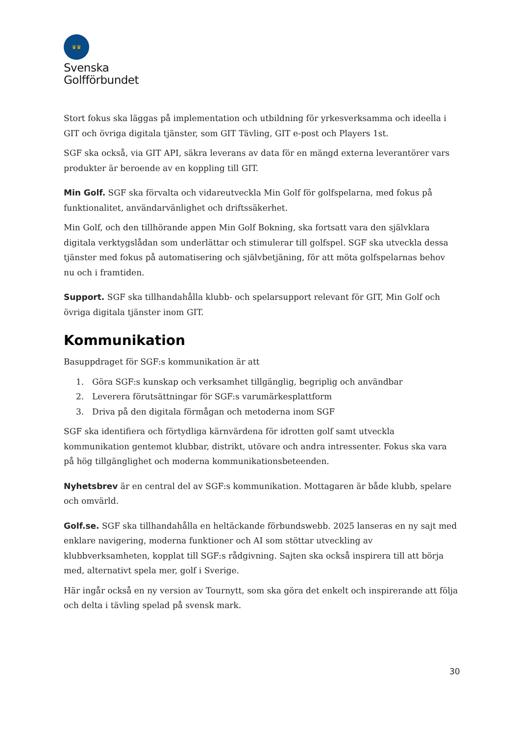♛♛
Svenska
Golfförbundet
Stort fokus ska läggas på implementation och utbildning för yrkesverksamma och ideella i GIT och övriga digitala tjänster, som GIT Tävling, GIT e-post och Players 1st.
SGF ska också, via GIT API, säkra leverans av data för en mängd externa leverantörer vars produkter är beroende av en koppling till GIT.
Min Golf. SGF ska förvalta och vidareutveckla Min Golf för golfspelarna, med fokus på funktionalitet, användarvänlighet och driftssäkerhet.
Min Golf, och den tillhörande appen Min Golf Bokning, ska fortsatt vara den självklara digitala verktygslådan som underlättar och stimulerar till golfspel. SGF ska utveckla dessa tjänster med fokus på automatisering och självbetjäning, för att möta golfspelarnas behov nu och i framtiden.
Support. SGF ska tillhandahålla klubb- och spelarsupport relevant för GIT, Min Golf och övriga digitala tjänster inom GIT.
Kommunikation
Basuppdraget för SGF:s kommunikation är att
1. Göra SGF:s kunskap och verksamhet tillgänglig, begriplig och användbar
2. Leverera förutsättningar för SGF:s varumärkesplattform
3. Driva på den digitala förmågan och metoderna inom SGF
SGF ska identifiera och förtydliga kärnvärdena för idrotten golf samt utveckla kommunikation gentemot klubbar, distrikt, utövare och andra intressenter. Fokus ska vara på hög tillgänglighet och moderna kommunikationsbeteenden.
Nyhetsbrev är en central del av SGF:s kommunikation. Mottagaren är både klubb, spelare och omvärld.
Golf.se. SGF ska tillhandahålla en heltäckande förbundswebb. 2025 lanseras en ny sajt med enklare navigering, moderna funktioner och AI som stöttar utveckling av klubbverksamheten, kopplat till SGF:s rådgivning. Sajten ska också inspirera till att börja med, alternativt spela mer, golf i Sverige.
Här ingår också en ny version av Tournytt, som ska göra det enkelt och inspirerande att följa och delta i tävling spelad på svensk mark.
30